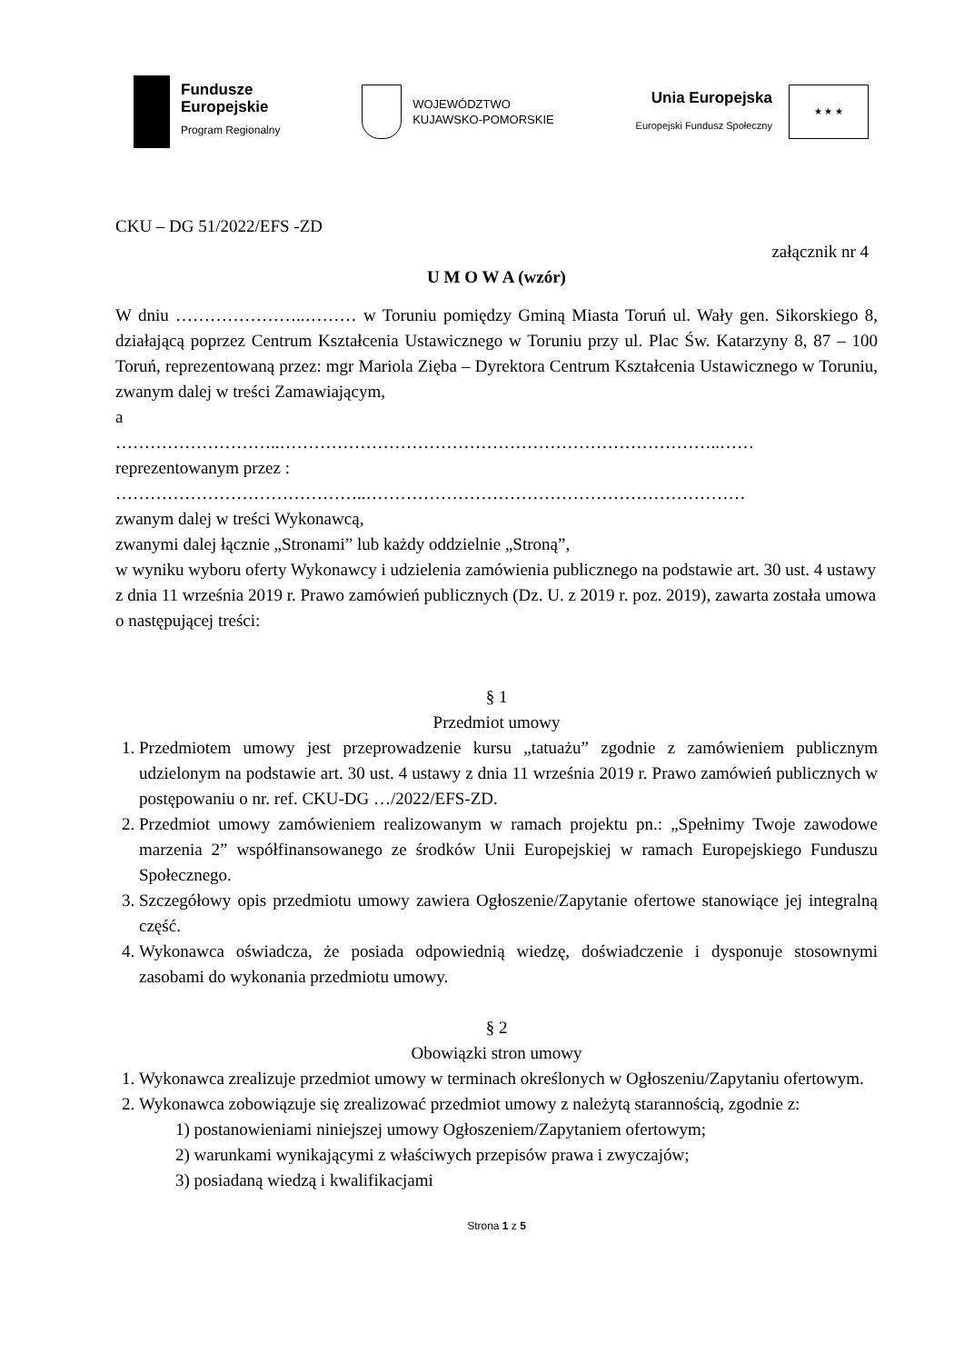Fundusze
Europejskie
Program Regionalny
WOJEWÓDZTWO
KUJAWSKO-POMORSKIE
Unia Europejska
Europejski Fundusz Społeczny
★ ★ ★
CKU – DG 51/2022/EFS -ZD
załącznik nr 4
U M O W A (wzór)
W dniu …………………..……… w Toruniu pomiędzy Gminą Miasta Toruń ul. Wały gen. Sikorskiego 8, działającą poprzez Centrum Kształcenia Ustawicznego w Toruniu przy ul. Plac Św. Katarzyny 8, 87 – 100 Toruń, reprezentowaną przez: mgr Mariola Zięba – Dyrektora Centrum Kształcenia Ustawicznego w Toruniu, zwanym dalej w treści Zamawiającym,
a
………………………..…………………………………………………………………..……
reprezentowanym przez :
……………………………………..…………………………………………………………
zwanym dalej w treści Wykonawcą,
zwanymi dalej łącznie „Stronami” lub każdy oddzielnie „Stroną”,
w wyniku wyboru oferty Wykonawcy i udzielenia zamówienia publicznego na podstawie art. 30 ust. 4 ustawy z dnia 11 września 2019 r. Prawo zamówień publicznych (Dz. U. z 2019 r. poz. 2019), zawarta została umowa o następującej treści:
§ 1
Przedmiot umowy
1. Przedmiotem umowy jest przeprowadzenie kursu „tatuażu” zgodnie z zamówieniem publicznym udzielonym na podstawie art. 30 ust. 4 ustawy z dnia 11 września 2019 r. Prawo zamówień publicznych w postępowaniu o nr. ref. CKU-DG …/2022/EFS-ZD.
2. Przedmiot umowy zamówieniem realizowanym w ramach projektu pn.: „Spełnimy Twoje zawodowe marzenia 2” współfinansowanego ze środków Unii Europejskiej w ramach Europejskiego Funduszu Społecznego.
3. Szczegółowy opis przedmiotu umowy zawiera Ogłoszenie/Zapytanie ofertowe stanowiące jej integralną część.
4. Wykonawca oświadcza, że posiada odpowiednią wiedzę, doświadczenie i dysponuje stosownymi zasobami do wykonania przedmiotu umowy.
§ 2
Obowiązki stron umowy
1. Wykonawca zrealizuje przedmiot umowy w terminach określonych w Ogłoszeniu/Zapytaniu ofertowym.
2. Wykonawca zobowiązuje się zrealizować przedmiot umowy z należytą starannością, zgodnie z:
1) postanowieniami niniejszej umowy Ogłoszeniem/Zapytaniem ofertowym;
2) warunkami wynikającymi z właściwych przepisów prawa i zwyczajów;
3) posiadaną wiedzą i kwalifikacjami
Strona 1 z 5